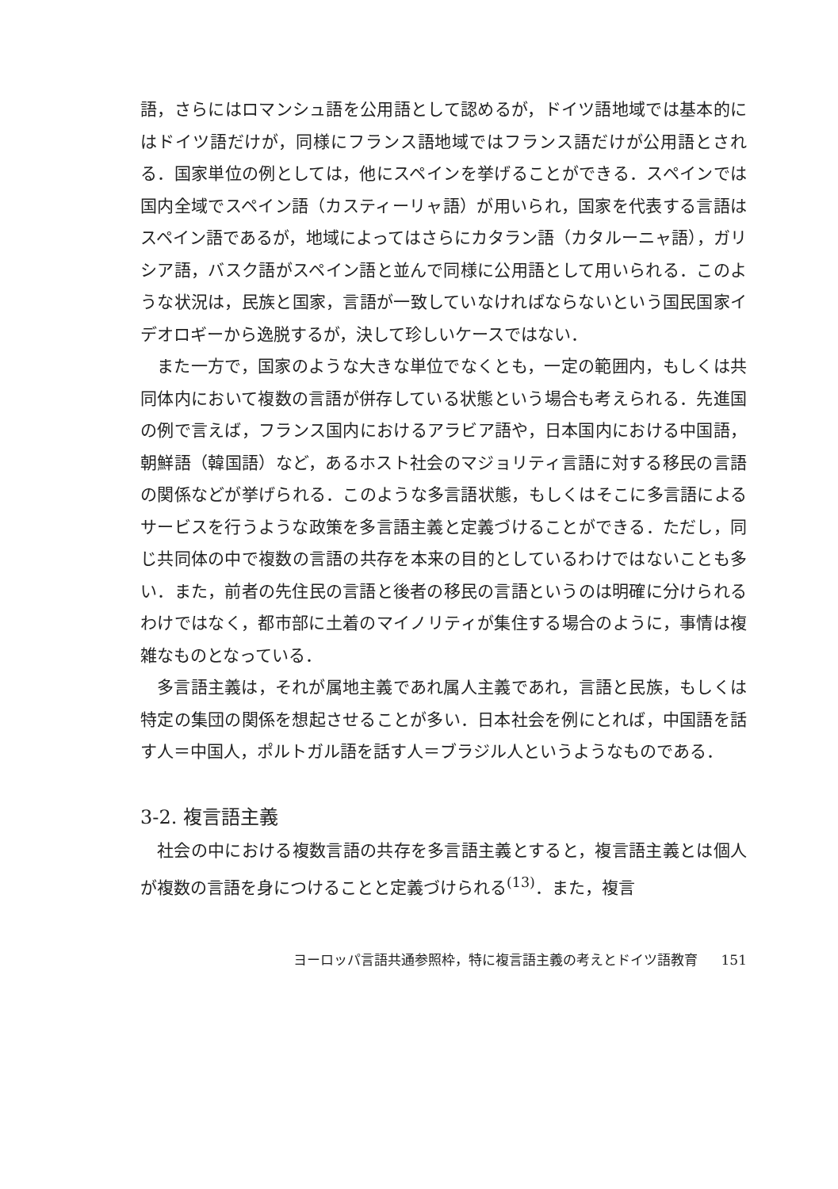語，さらにはロマンシュ語を公用語として認めるが，ドイツ語地域では基本的にはドイツ語だけが，同様にフランス語地域ではフランス語だけが公用語とされる．国家単位の例としては，他にスペインを挙げることができる．スペインでは国内全域でスペイン語（カスティーリャ語）が用いられ，国家を代表する言語はスペイン語であるが，地域によってはさらにカタラン語（カタルーニャ語），ガリシア語，バスク語がスペイン語と並んで同様に公用語として用いられる．このような状況は，民族と国家，言語が一致していなければならないという国民国家イデオロギーから逸脱するが，決して珍しいケースではない．
また一方で，国家のような大きな単位でなくとも，一定の範囲内，もしくは共同体内において複数の言語が併存している状態という場合も考えられる．先進国の例で言えば，フランス国内におけるアラビア語や，日本国内における中国語，朝鮮語（韓国語）など，あるホスト社会のマジョリティ言語に対する移民の言語の関係などが挙げられる．このような多言語状態，もしくはそこに多言語によるサービスを行うような政策を多言語主義と定義づけることができる．ただし，同じ共同体の中で複数の言語の共存を本来の目的としているわけではないことも多い．また，前者の先住民の言語と後者の移民の言語というのは明確に分けられるわけではなく，都市部に土着のマイノリティが集住する場合のように，事情は複雑なものとなっている．
多言語主義は，それが属地主義であれ属人主義であれ，言語と民族，もしくは特定の集団の関係を想起させることが多い．日本社会を例にとれば，中国語を話す人＝中国人，ポルトガル語を話す人＝ブラジル人というようなものである．
3-2. 複言語主義
社会の中における複数言語の共存を多言語主義とすると，複言語主義とは個人が複数の言語を身につけることと定義づけられる<sup>(13)</sup>．また，複言
ヨーロッパ言語共通参照枠，特に複言語主義の考えとドイツ語教育 151